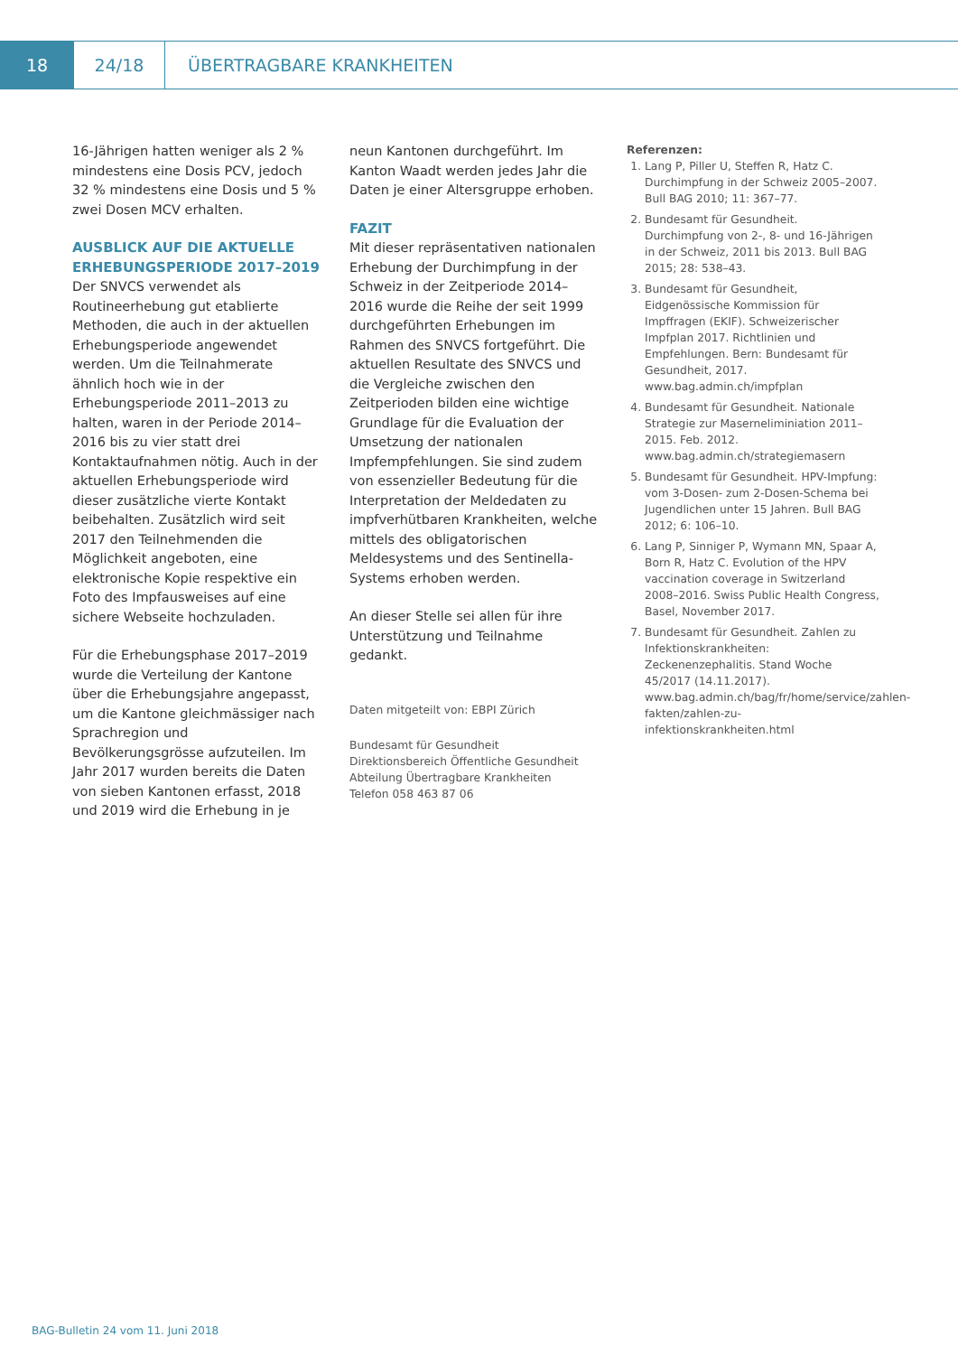18 24/18
ÜBERTRAGBARE KRANKHEITEN
16-Jährigen hatten weniger als 2 % mindestens eine Dosis PCV, jedoch 32 % mindestens eine Dosis und 5 % zwei Dosen MCV erhalten.
AUSBLICK AUF DIE AKTUELLE ERHEBUNGSPERIODE 2017–2019
Der SNVCS verwendet als Routineerhebung gut etablierte Methoden, die auch in der aktuellen Erhebungsperiode angewendet werden. Um die Teilnahmerate ähnlich hoch wie in der Erhebungsperiode 2011–2013 zu halten, waren in der Periode 2014–2016 bis zu vier statt drei Kontaktaufnahmen nötig. Auch in der aktuellen Erhebungsperiode wird dieser zusätzliche vierte Kontakt beibehalten. Zusätzlich wird seit 2017 den Teilnehmenden die Möglichkeit angeboten, eine elektronische Kopie respektive ein Foto des Impfausweises auf eine sichere Webseite hochzuladen.
Für die Erhebungsphase 2017–2019 wurde die Verteilung der Kantone über die Erhebungsjahre angepasst, um die Kantone gleichmässiger nach Sprachregion und Bevölkerungsgrösse aufzuteilen. Im Jahr 2017 wurden bereits die Daten von sieben Kantonen erfasst, 2018 und 2019 wird die Erhebung in je
neun Kantonen durchgeführt. Im Kanton Waadt werden jedes Jahr die Daten je einer Altersgruppe erhoben.
FAZIT
Mit dieser repräsentativen nationalen Erhebung der Durchimpfung in der Schweiz in der Zeitperiode 2014–2016 wurde die Reihe der seit 1999 durchgeführten Erhebungen im Rahmen des SNVCS fortgeführt. Die aktuellen Resultate des SNVCS und die Vergleiche zwischen den Zeitperioden bilden eine wichtige Grundlage für die Evaluation der Umsetzung der nationalen Impfempfehlungen. Sie sind zudem von essenzieller Bedeutung für die Interpretation der Meldedaten zu impfverhütbaren Krankheiten, welche mittels des obligatorischen Meldesystems und des Sentinella-Systems erhoben werden.
An dieser Stelle sei allen für ihre Unterstützung und Teilnahme gedankt.
Daten mitgeteilt von: EBPI Zürich
Bundesamt für Gesundheit
Direktionsbereich Öffentliche Gesundheit
Abteilung Übertragbare Krankheiten
Telefon 058 463 87 06
Referenzen:
1. Lang P, Piller U, Steffen R, Hatz C. Durchimpfung in der Schweiz 2005–2007. Bull BAG 2010; 11: 367–77.
2. Bundesamt für Gesundheit. Durchimpfung von 2-, 8- und 16-Jährigen in der Schweiz, 2011 bis 2013. Bull BAG 2015; 28: 538–43.
3. Bundesamt für Gesundheit, Eidgenössische Kommission für Impffragen (EKIF). Schweizerischer Impfplan 2017. Richtlinien und Empfehlungen. Bern: Bundesamt für Gesundheit, 2017. www.bag.admin.ch/impfplan
4. Bundesamt für Gesundheit. Nationale Strategie zur Maserneliminiation 2011–2015. Feb. 2012. www.bag.admin.ch/strategiemasern
5. Bundesamt für Gesundheit. HPV-Impfung: vom 3-Dosen- zum 2-Dosen-Schema bei Jugendlichen unter 15 Jahren. Bull BAG 2012; 6: 106–10.
6. Lang P, Sinniger P, Wymann MN, Spaar A, Born R, Hatz C. Evolution of the HPV vaccination coverage in Switzerland 2008–2016. Swiss Public Health Congress, Basel, November 2017.
7. Bundesamt für Gesundheit. Zahlen zu Infektionskrankheiten: Zeckenenzephalitis. Stand Woche 45/2017 (14.11.2017). www.bag.admin.ch/bag/fr/home/service/zahlen-fakten/zahlen-zu-infektionskrankheiten.html
BAG-Bulletin 24 vom 11. Juni 2018